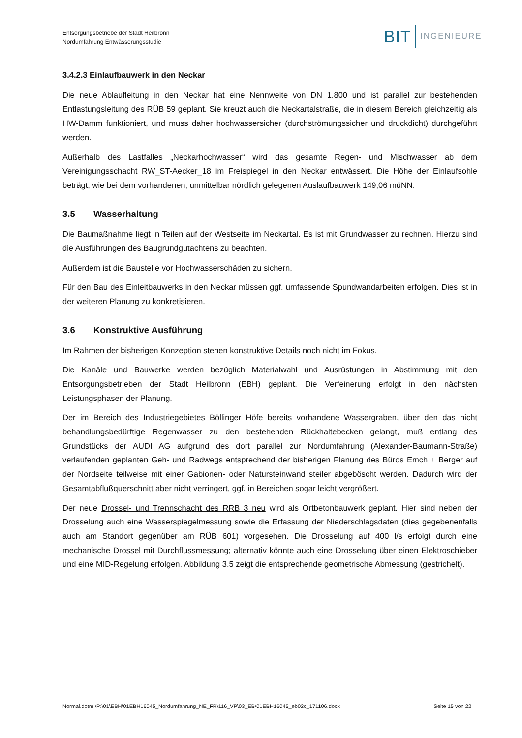Entsorgungsbetriebe der Stadt Heilbronn
Nordumfahrung Entwässerungsstudie
BIT INGENIEURE
3.4.2.3 Einlaufbauwerk in den Neckar
Die neue Ablaufleitung in den Neckar hat eine Nennweite von DN 1.800 und ist parallel zur bestehenden Entlastungsleitung des RÜB 59 geplant. Sie kreuzt auch die Neckartalstraße, die in diesem Bereich gleichzeitig als HW-Damm funktioniert, und muss daher hochwassersicher (durchströmungssicher und druckdicht) durchgeführt werden.
Außerhalb des Lastfalles „Neckarhochwasser“ wird das gesamte Regen- und Mischwasser ab dem Vereinigungsschacht RW_ST-Aecker_18 im Freispiegel in den Neckar entwässert. Die Höhe der Einlaufsohle beträgt, wie bei dem vorhandenen, unmittelbar nördlich gelegenen Auslaufbauwerk 149,06 müNN.
3.5 Wasserhaltung
Die Baumaßnahme liegt in Teilen auf der Westseite im Neckartal. Es ist mit Grundwasser zu rechnen. Hierzu sind die Ausführungen des Baugrundgutachtens zu beachten.
Außerdem ist die Baustelle vor Hochwasserschäden zu sichern.
Für den Bau des Einleitbauwerks in den Neckar müssen ggf. umfassende Spundwandarbeiten erfolgen. Dies ist in der weiteren Planung zu konkretisieren.
3.6 Konstruktive Ausführung
Im Rahmen der bisherigen Konzeption stehen konstruktive Details noch nicht im Fokus.
Die Kanäle und Bauwerke werden bezüglich Materialwahl und Ausrüstungen in Abstimmung mit den Entsorgungsbetrieben der Stadt Heilbronn (EBH) geplant. Die Verfeinerung erfolgt in den nächsten Leistungsphasen der Planung.
Der im Bereich des Industriegebietes Böllinger Höfe bereits vorhandene Wassergraben, über den das nicht behandlungsbedürftige Regenwasser zu den bestehenden Rückhaltebecken gelangt, muß entlang des Grundstücks der AUDI AG aufgrund des dort parallel zur Nordumfahrung (Alexander-Baumann-Straße) verlaufenden geplanten Geh- und Radwegs entsprechend der bisherigen Planung des Büros Emch + Berger auf der Nordseite teilweise mit einer Gabionen- oder Natursteinwand steiler abgeböscht werden. Dadurch wird der Gesamtabflußquerschnitt aber nicht verringert, ggf. in Bereichen sogar leicht vergrößert.
Der neue Drossel- und Trennschacht des RRB 3 neu wird als Ortbetonbauwerk geplant. Hier sind neben der Drosselung auch eine Wasserspiegelmessung sowie die Erfassung der Niederschlagsdaten (dies gegebenenfalls auch am Standort gegenüber am RÜB 601) vorgesehen. Die Drosselung auf 400 l/s erfolgt durch eine mechanische Drossel mit Durchflussmessung; alternativ könnte auch eine Drosselung über einen Elektroschieber und eine MID-Regelung erfolgen. Abbildung 3.5 zeigt die entsprechende geometrische Abmessung (gestrichelt).
Normal.dotm /P:\01\EBH\01EBH16045_Nordumfahrung_NE_FR\116_VP\03_EB\01EBH16045_eb02c_171106.docx Seite 15 von 22